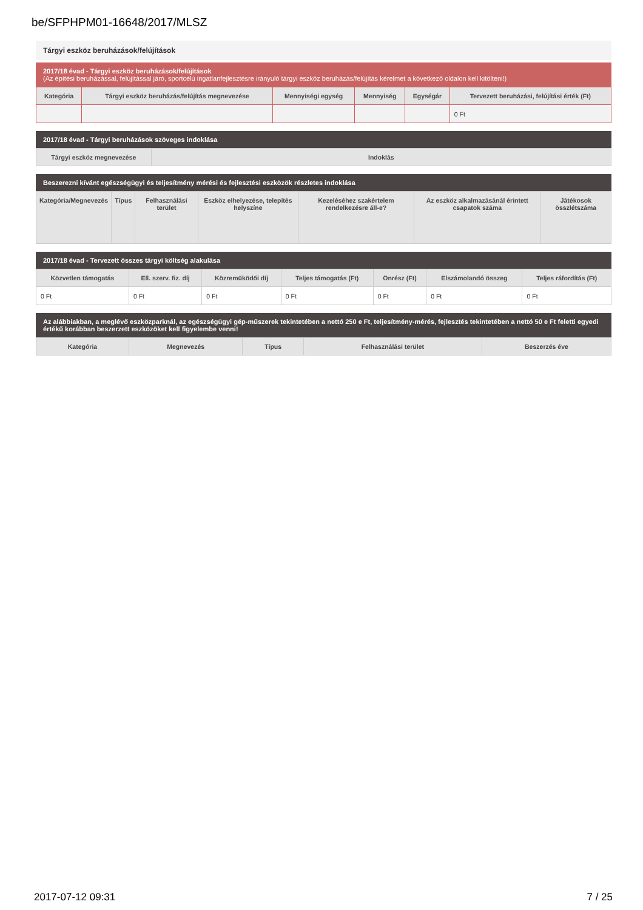be/SFPHPM01-16648/2017/MLSZ
Tárgyi eszköz beruházások/felújítások
2017/18 évad - Tárgyi eszköz beruházások/felújítások
(Az építési beruházással, felújítással járó, sportcélú ingatlanfejlesztésre irányuló tárgyi eszköz beruházás/felújítás kérelmet a következő oldalon kell kitölteni!)
| Kategória | Tárgyi eszköz beruházás/felújítás megnevezése | Mennyiségi egység | Mennyiség | Egységár | Tervezett beruházási, felújítási érték (Ft) |
| --- | --- | --- | --- | --- | --- |
| | | | | | 0 Ft |
2017/18 évad - Tárgyi beruházások szöveges indoklása
| Tárgyi eszköz megnevezése | Indoklás |
| --- | --- |
Beszerezni kívánt egészségügyi és teljesítmény mérési és fejlesztési eszközök részletes indoklása
| Kategória/Megnevezés | Típus | Felhasználási terület | Eszköz elhelyezése, telepítés helyszíne | Kezeléséhez szakértelem rendelkezésre áll-e? | Az eszköz alkalmazásánál érintett csapatok száma | Játékosok összlétszáma |
| --- | --- | --- | --- | --- | --- | --- |
2017/18 évad - Tervezett összes tárgyi költség alakulása
| Közvetlen támogatás | Ell. szerv. fiz. díj | Közreműködői díj | Teljes támogatás (Ft) | Önrész (Ft) | Elszámolandó összeg | Teljes ráfordítás (Ft) |
| --- | --- | --- | --- | --- | --- | --- |
| 0 Ft | 0 Ft | 0 Ft | 0 Ft | 0 Ft | 0 Ft | 0 Ft |
Az alábbiakban, a meglévő eszközparknál, az egészségügyi gép-műszerek tekintetében a nettó 250 e Ft, teljesítmény-mérés, fejlesztés tekintetében a nettó 50 e Ft feletti egyedi értékű korábban beszerzett eszközöket kell figyelembe venni!
| Kategória | Megnevezés | Típus | Felhasználási terület | Beszerzés éve |
| --- | --- | --- | --- | --- |
2017-07-12 09:31 7 / 25